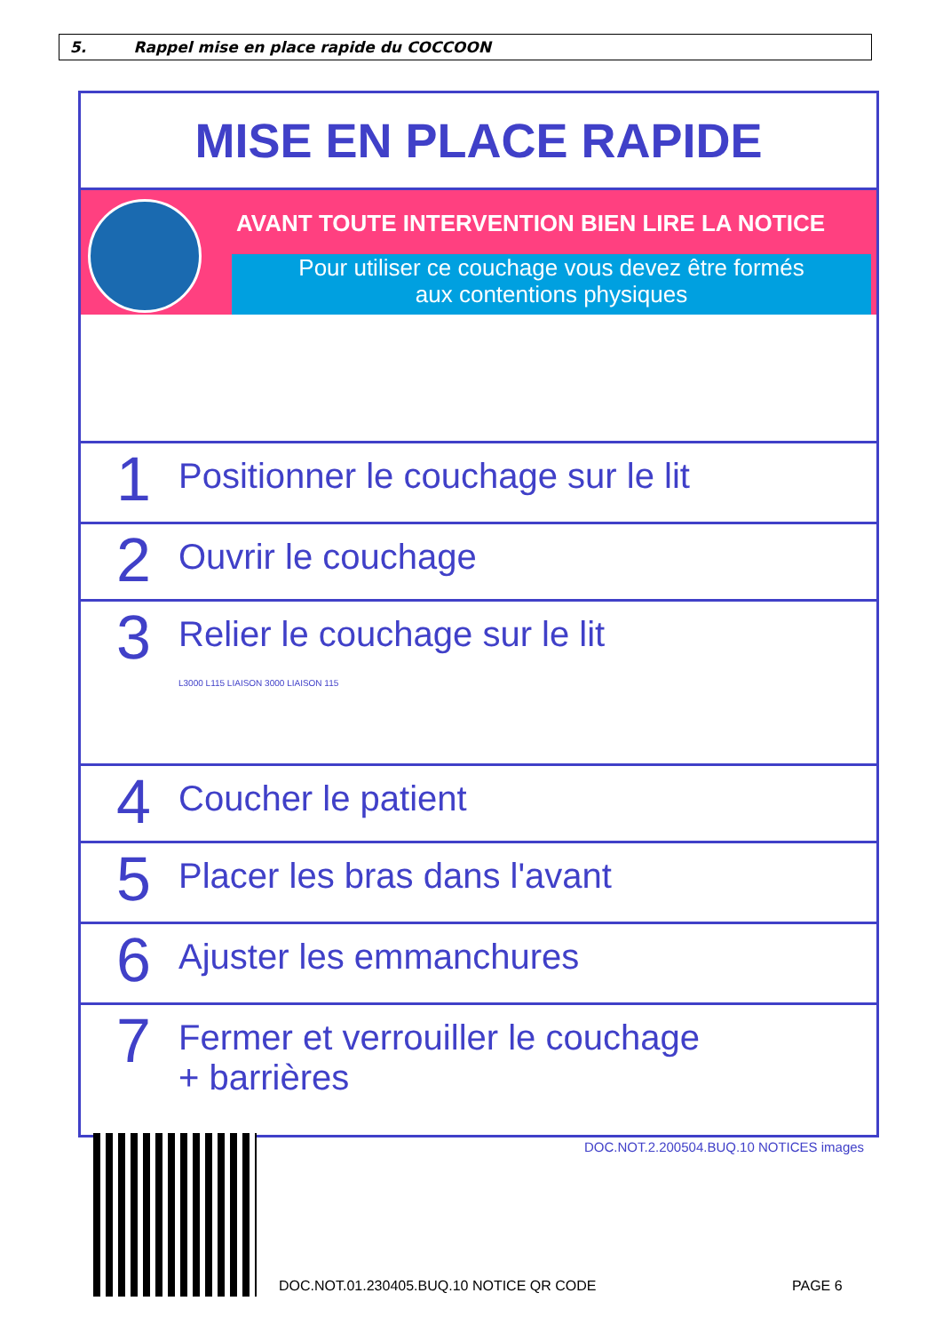5. Rappel mise en place rapide du COCCOON
MISE EN PLACE RAPIDE
AVANT TOUTE INTERVENTION BIEN LIRE LA NOTICE
Pour utiliser ce couchage vous devez être formés
aux contentions physiques
1
Positionner le couchage sur le lit
2
Ouvrir le couchage
3
Relier le couchage sur le lit
L3000 L115 LIAISON 3000 LIAISON 115
4
Coucher le patient
5
Placer les bras dans l'avant
6
Ajuster les emmanchures
7
Fermer et verrouiller le couchage
+ barrières
DOC.NOT.2.200504.BUQ.10 NOTICES images
DOC.NOT.01.230405.BUQ.10 NOTICE QR CODE
PAGE 6